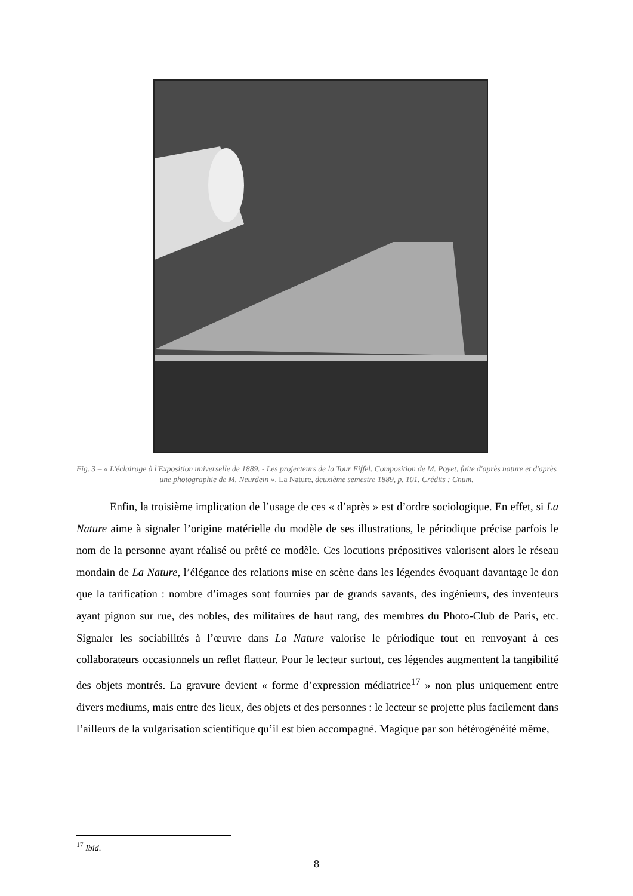Fig. 3 – « L'éclairage à l'Exposition universelle de 1889. - Les projecteurs de la Tour Eiffel. Composition de M. Poyet, faite d'après nature et d'après une photographie de M. Neurdein », La Nature, deuxième semestre 1889, p. 101. Crédits : Cnum.
Enfin, la troisième implication de l’usage de ces « d’après » est d’ordre sociologique. En effet, si La Nature aime à signaler l’origine matérielle du modèle de ses illustrations, le périodique précise parfois le nom de la personne ayant réalisé ou prêté ce modèle. Ces locutions prépositives valorisent alors le réseau mondain de La Nature, l’élégance des relations mise en scène dans les légendes évoquant davantage le don que la tarification : nombre d’images sont fournies par de grands savants, des ingénieurs, des inventeurs ayant pignon sur rue, des nobles, des militaires de haut rang, des membres du Photo-Club de Paris, etc. Signaler les sociabilités à l’œuvre dans La Nature valorise le périodique tout en renvoyant à ces collaborateurs occasionnels un reflet flatteur. Pour le lecteur surtout, ces légendes augmentent la tangibilité des objets montrés. La gravure devient « forme d’expression médiatrice<sup>17</sup> » non plus uniquement entre divers mediums, mais entre des lieux, des objets et des personnes : le lecteur se projette plus facilement dans l’ailleurs de la vulgarisation scientifique qu’il est bien accompagné. Magique par son hétérogénéité même,
<sup>17</sup> Ibid.
8